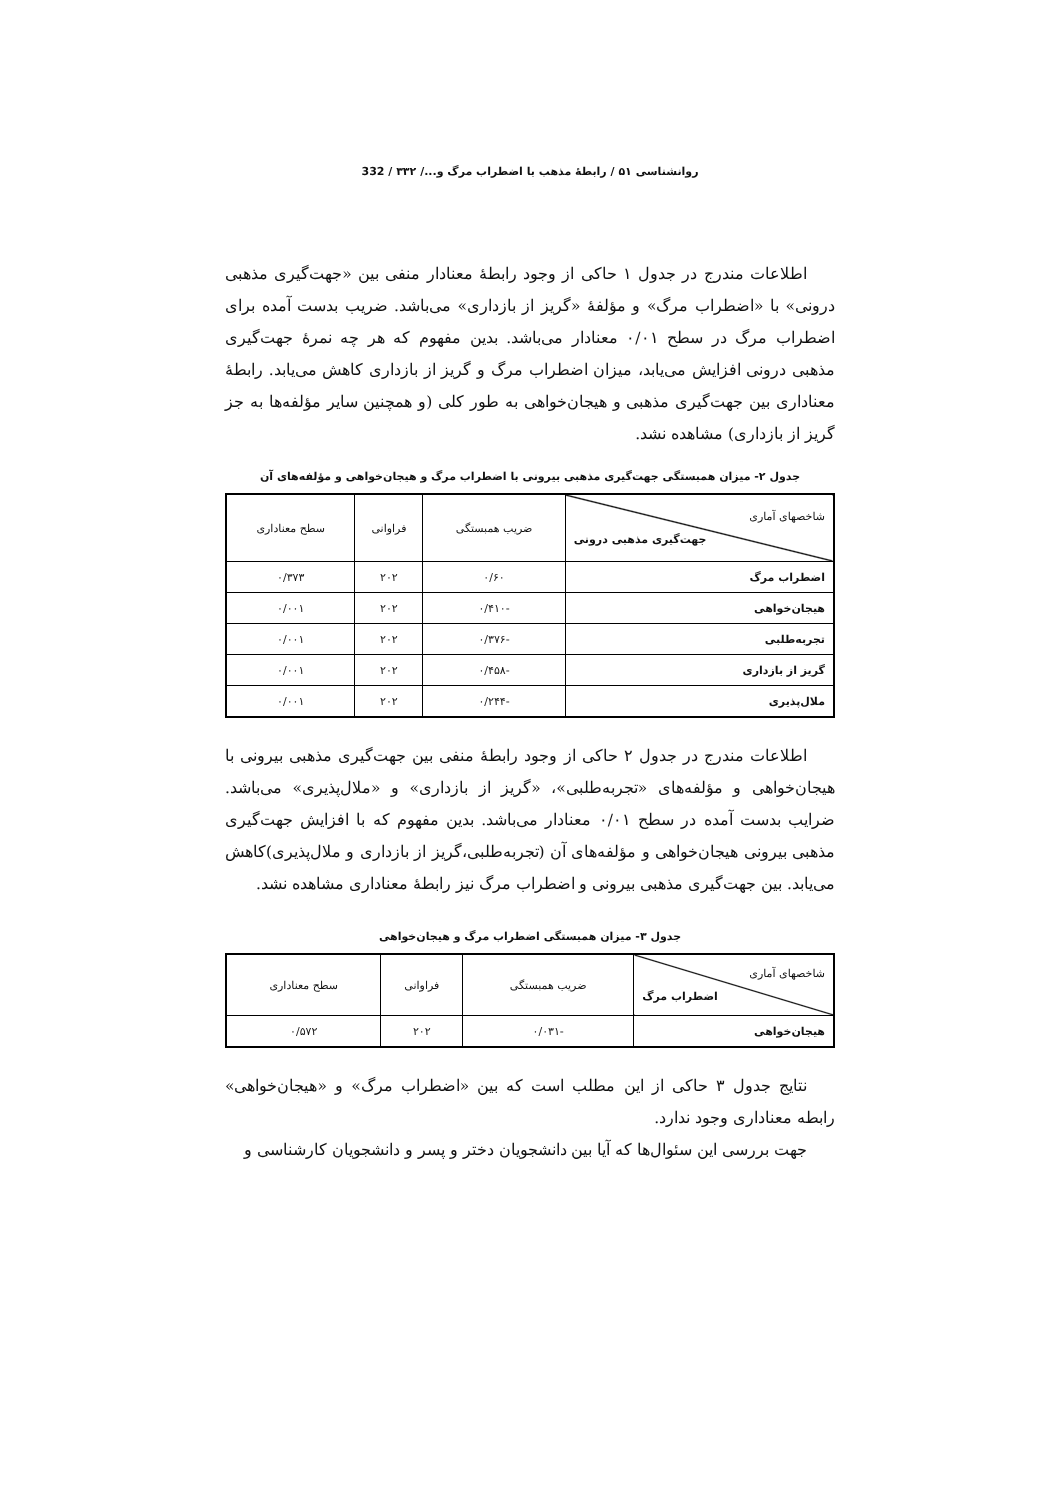روانشناسی ۵۱ / رابطهٔ مذهب با اضطراب مرگ و.../ ۳۳۲ / 332
اطلاعات مندرج در جدول ۱ حاکی از وجود رابطهٔ معنادار منفی بین «جهت‌گیری مذهبی درونی» با «اضطراب مرگ» و مؤلفهٔ «گریز از بازداری» می‌باشد. ضریب بدست آمده برای اضطراب مرگ در سطح ۰/۰۱ معنادار می‌باشد. بدین مفهوم که هر چه نمرهٔ جهت‌گیری مذهبی درونی افزایش می‌یابد، میزان اضطراب مرگ و گریز از بازداری کاهش می‌یابد. رابطهٔ معناداری بین جهت‌گیری مذهبی و هیجان‌خواهی به طور کلی (و همچنین سایر مؤلفه‌ها به جز گریز از بازداری) مشاهده نشد.
جدول ۲- میزان همبستگی جهت‌گیری مذهبی بیرونی با اضطراب مرگ و هیجان‌خواهی و مؤلفه‌های آن
| شاخصهای آماری جهت‌گیری مذهبی درونی | ضریب همبستگی | فراوانی | سطح معناداری |
| --- | --- | --- | --- |
| اضطراب مرگ | ۰/۶۰ | ۲۰۲ | ۰/۳۷۳ |
| هیجان‌خواهی | -۰/۴۱۰ | ۲۰۲ | ۰/۰۰۱ |
| تجربه‌طلبی | -۰/۳۷۶ | ۲۰۲ | ۰/۰۰۱ |
| گریز از بازداری | -۰/۴۵۸ | ۲۰۲ | ۰/۰۰۱ |
| ملال‌پذیری | -۰/۲۴۴ | ۲۰۲ | ۰/۰۰۱ |
اطلاعات مندرج در جدول ۲ حاکی از وجود رابطهٔ منفی بین جهت‌گیری مذهبی بیرونی با هیجان‌خواهی و مؤلفه‌های «تجربه‌طلبی»، «گریز از بازداری» و «ملال‌پذیری» می‌باشد. ضرایب بدست آمده در سطح ۰/۰۱ معنادار می‌باشد. بدین مفهوم که با افزایش جهت‌گیری مذهبی بیرونی هیجان‌خواهی و مؤلفه‌های آن (تجربه‌طلبی،گریز از بازداری و ملال‌پذیری)کاهش می‌یابد. بین جهت‌گیری مذهبی بیرونی و اضطراب مرگ نیز رابطهٔ معناداری مشاهده نشد.
جدول ۳- میزان همبستگی اضطراب مرگ و هیجان‌خواهی
| شاخصهای آماری اضطراب مرگ | ضریب همبستگی | فراوانی | سطح معناداری |
| --- | --- | --- | --- |
| هیجان‌خواهی | -۰/۰۳۱ | ۲۰۲ | ۰/۵۷۲ |
نتایج جدول ۳ حاکی از این مطلب است که بین «اضطراب مرگ» و «هیجان‌خواهی» رابطه معناداری وجود ندارد.
جهت بررسی این سئوال‌ها که آیا بین دانشجویان دختر و پسر و دانشجویان کارشناسی و